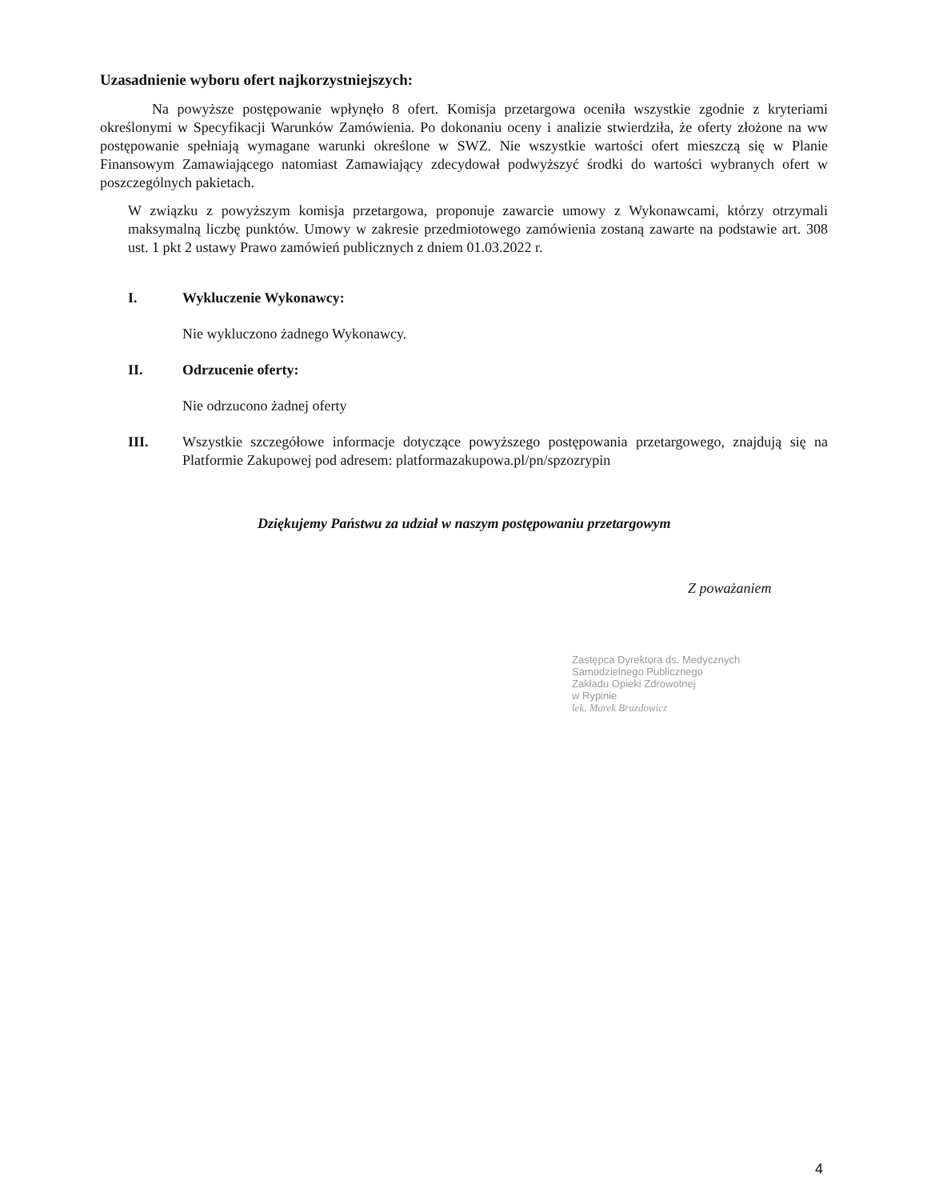Uzasadnienie wyboru ofert najkorzystniejszych:
Na powyższe postępowanie wpłynęło 8 ofert. Komisja przetargowa oceniła wszystkie zgodnie z kryteriami określonymi w Specyfikacji Warunków Zamówienia. Po dokonaniu oceny i analizie stwierdziła, że oferty złożone na ww postępowanie spełniają wymagane warunki określone w SWZ. Nie wszystkie wartości ofert mieszczą się w Planie Finansowym Zamawiającego natomiast Zamawiający zdecydował podwyższyć środki do wartości wybranych ofert w poszczególnych pakietach.
W związku z powyższym komisja przetargowa, proponuje zawarcie umowy z Wykonawcami, którzy otrzymali maksymalną liczbę punktów. Umowy w zakresie przedmiotowego zamówienia zostaną zawarte na podstawie art. 308 ust. 1 pkt 2 ustawy Prawo zamówień publicznych z dniem 01.03.2022 r.
I. Wykluczenie Wykonawcy:
Nie wykluczono żadnego Wykonawcy.
II. Odrzucenie oferty:
Nie odrzucono żadnej oferty
III. Wszystkie szczegółowe informacje dotyczące powyższego postępowania przetargowego, znajdują się na Platformie Zakupowej pod adresem: platformazakupowa.pl/pn/spzozrypin
Dziękujemy Państwu za udział w naszym postępowaniu przetargowym
Z poważaniem
Zastępca Dyrektora ds. Medycznych
Samodzielnego Publicznego
Zakładu Opieki Zdrowotnej
w Rypinie
lek. Marek Bruzdowicz
4